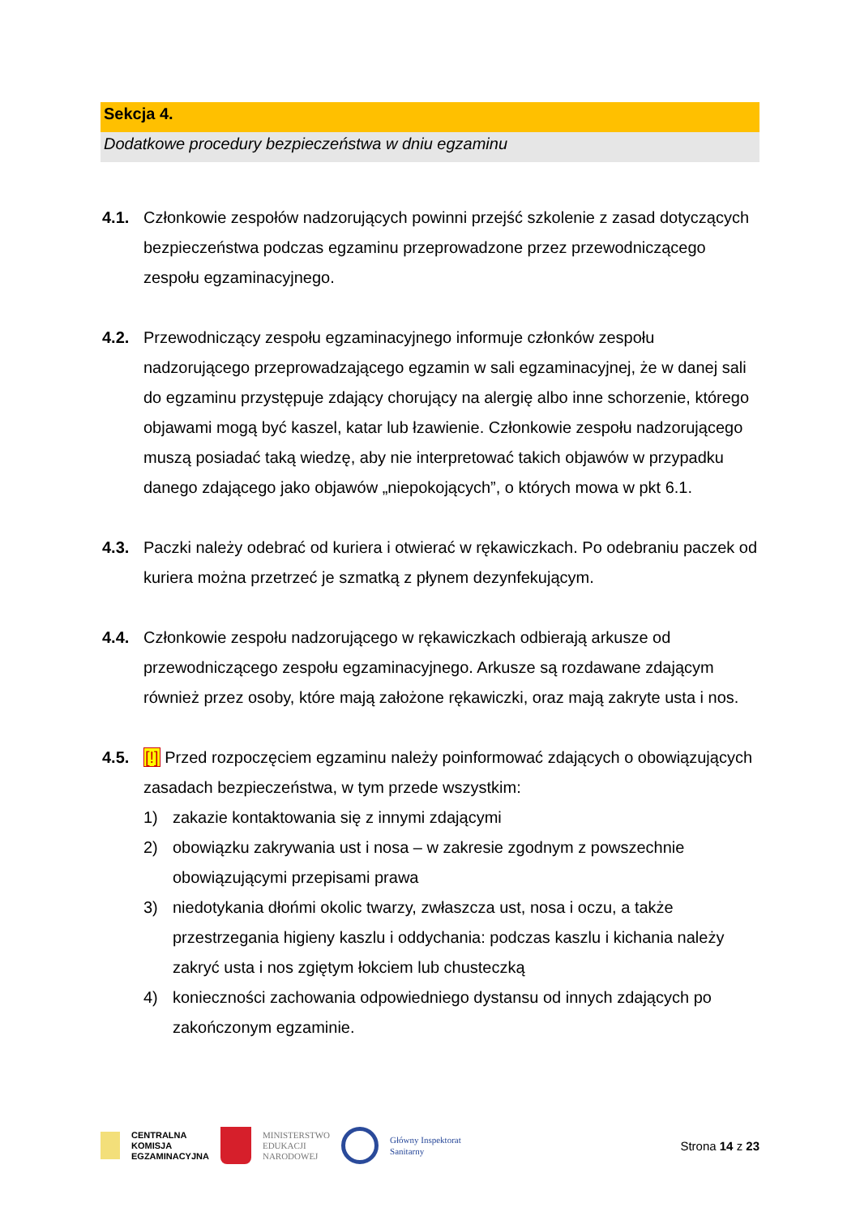Sekcja 4.
Dodatkowe procedury bezpieczeństwa w dniu egzaminu
4.1. Członkowie zespołów nadzorujących powinni przejść szkolenie z zasad dotyczących bezpieczeństwa podczas egzaminu przeprowadzone przez przewodniczącego zespołu egzaminacyjnego.
4.2. Przewodniczący zespołu egzaminacyjnego informuje członków zespołu nadzorującego przeprowadzającego egzamin w sali egzaminacyjnej, że w danej sali do egzaminu przystępuje zdający chorujący na alergię albo inne schorzenie, którego objawami mogą być kaszel, katar lub łzawienie. Członkowie zespołu nadzorującego muszą posiadać taką wiedzę, aby nie interpretować takich objawów w przypadku danego zdającego jako objawów „niepokojących”, o których mowa w pkt 6.1.
4.3. Paczki należy odebrać od kuriera i otwierać w rękawiczkach. Po odebraniu paczek od kuriera można przetrzeć je szmatką z płynem dezynfekującym.
4.4. Członkowie zespołu nadzorującego w rękawiczkach odbierają arkusze od przewodniczącego zespołu egzaminacyjnego. Arkusze są rozdawane zdającym również przez osoby, które mają założone rękawiczki, oraz mają zakryte usta i nos.
4.5. [!] Przed rozpoczęciem egzaminu należy poinformować zdających o obowiązujących zasadach bezpieczeństwa, w tym przede wszystkim:
1) zakazie kontaktowania się z innymi zdającymi
2) obowiązku zakrywania ust i nosa – w zakresie zgodnym z powszechnie obowiązującymi przepisami prawa
3) niedotykania dłońmi okolic twarzy, zwłaszcza ust, nosa i oczu, a także przestrzegania higieny kaszlu i oddychania: podczas kaszlu i kichania należy zakryć usta i nos zgiętym łokciem lub chusteczką
4) konieczności zachowania odpowiedniego dystansu od innych zdających po zakończonym egzaminie.
CENTRALNA
KOMISJA
EGZAMINACYJNA
MINISTERSTWO
EDUKACJI
NARODOWEJ
Główny Inspektorat
Sanitarny
Strona 14 z 23